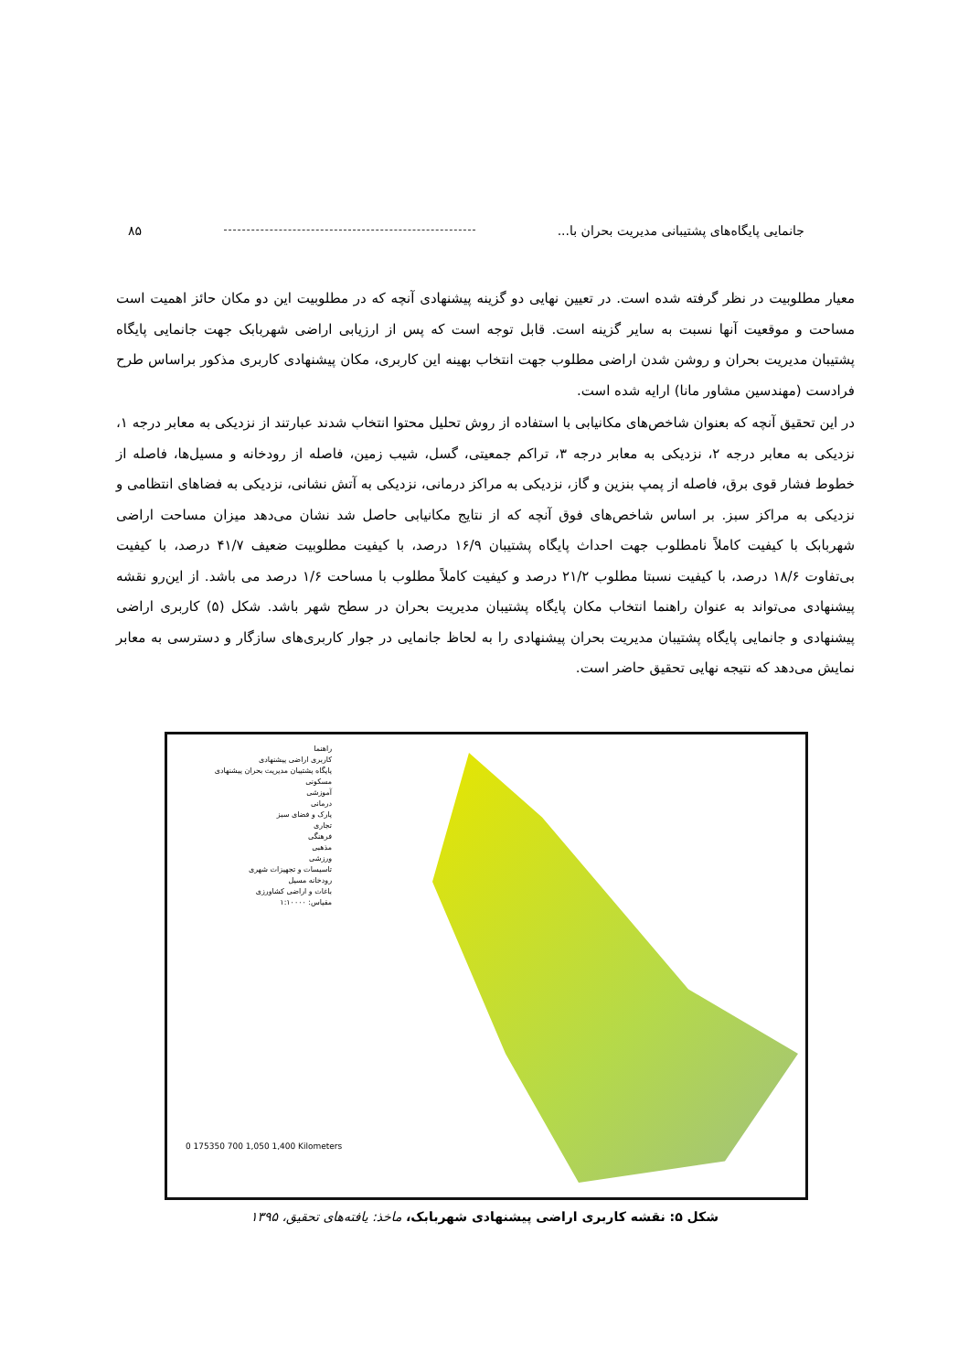جانمایی پایگاه‌های پشتیبانی مدیریت بحران با... ۸۵
معیار مطلوبیت در نظر گرفته شده است. در تعیین نهایی دو گزینه پیشنهادی آنچه که در مطلوبیت این دو مکان حائز اهمیت است مساحت و موقعیت آنها نسبت به سایر گزینه است. قابل توجه است که پس از ارزیابی اراضی شهربابک جهت جانمایی پایگاه پشتیبان مدیریت بحران و روشن شدن اراضی مطلوب جهت انتخاب بهینه این کاربری، مکان پیشنهادی کاربری مذکور براساس طرح فرادست (مهندسین مشاور مانا) ارایه شده است.
در این تحقیق آنچه که بعنوان شاخص‌های مکانیابی با استفاده از روش تحلیل محتوا انتخاب شدند عبارتند از نزدیکی به معابر درجه ۱، نزدیکی به معابر درجه ۲، نزدیکی به معابر درجه ۳، تراکم جمعیتی، گسل، شیب زمین، فاصله از رودخانه و مسیل‌ها، فاصله از خطوط فشار قوی برق، فاصله از پمپ بنزین و گاز، نزدیکی به مراکز درمانی، نزدیکی به آتش نشانی، نزدیکی به فضاهای انتظامی و نزدیکی به مراکز سبز. بر اساس شاخص‌های فوق آنچه که از نتایج مکانیابی حاصل شد نشان می‌دهد میزان مساحت اراضی شهربابک با کیفیت کاملاً نامطلوب جهت احداث پایگاه پشتیبان ۱۶/۹ درصد، با کیفیت مطلوبیت ضعیف ۴۱/۷ درصد، با کیفیت بی‌تفاوت ۱۸/۶ درصد، با کیفیت نسبتا مطلوب ۲۱/۲ درصد و کیفیت کاملاً مطلوب با مساحت ۱/۶ درصد می باشد. از این‌رو نقشه پیشنهادی می‌تواند به عنوان راهنما انتخاب مکان پایگاه پشتیبان مدیریت بحران در سطح شهر باشد. شکل (۵) کاربری اراضی پیشنهادی و جانمایی پایگاه پشتیبان مدیریت بحران پیشنهادی را به لحاظ جانمایی در جوار کاربری‌های سازگار و دسترسی به معابر نمایش می‌دهد که نتیجه نهایی تحقیق حاضر است.
راهنما
کاربری اراضی پیشنهادی
پایگاه پشتیبان مدیریت بحران پیشنهادی
مسکونی
آموزشی
درمانی
پارک و فضای سبز
تجاری
فرهنگی
مذهبی
ورزشی
تاسیسات و تجهیزات شهری
رودخانه مسیل
باغات و اراضی کشاورزی
مقیاس: ۱:۱۰۰۰۰
0 175350 700 1,050 1,400 Kilometers
شکل ۵: نقشه کاربری اراضی پیشنهادی شهربابک، ماخذ: یافته‌های تحقیق، ۱۳۹۵